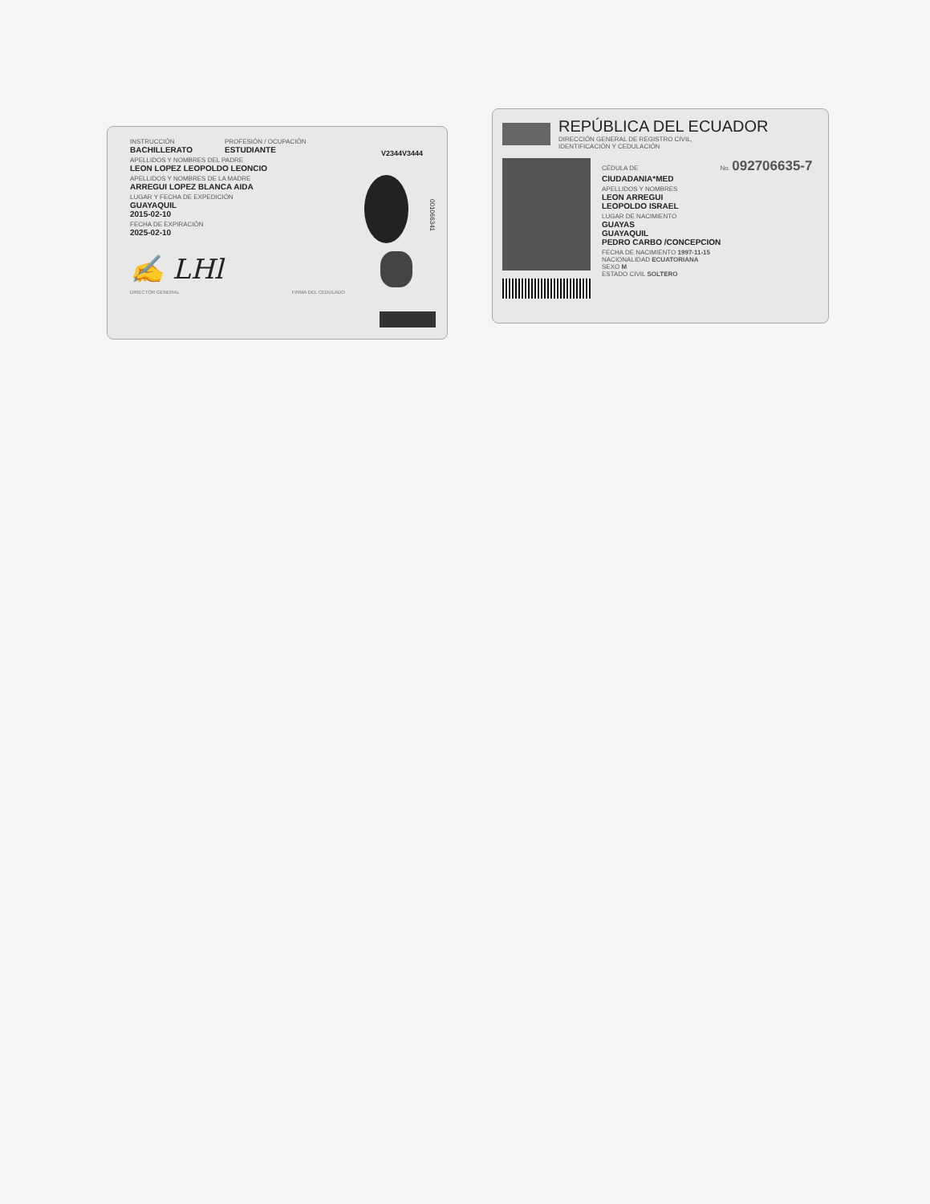INSTRUCCIÓN
BACHILLERATO
PROFESIÓN / OCUPACIÓN
ESTUDIANTE
V2344V3444
APELLIDOS Y NOMBRES DEL PADRE
LEON LOPEZ LEOPOLDO LEONCIO
APELLIDOS Y NOMBRES DE LA MADRE
ARREGUI LOPEZ BLANCA AIDA
LUGAR Y FECHA DE EXPEDICIÓN
GUAYAQUIL
2015-02-10
FECHA DE EXPIRACIÓN
2025-02-10
001066341
✍ LHl
DIRECTOR GENERAL FIRMA DEL CEDULADO
REPÚBLICA DEL ECUADOR
DIRECCIÓN GENERAL DE REGISTRO CIVIL,
IDENTIFICACIÓN Y CEDULACIÓN
CÉDULA DE No. 092706635-7
CIUDADANIA*MED
APELLIDOS Y NOMBRES
LEON ARREGUI
LEOPOLDO ISRAEL
LUGAR DE NACIMIENTO
GUAYAS
GUAYAQUIL
PEDRO CARBO /CONCEPCION
FECHA DE NACIMIENTO 1997-11-15
NACIONALIDAD ECUATORIANA
SEXO M
ESTADO CIVIL SOLTERO